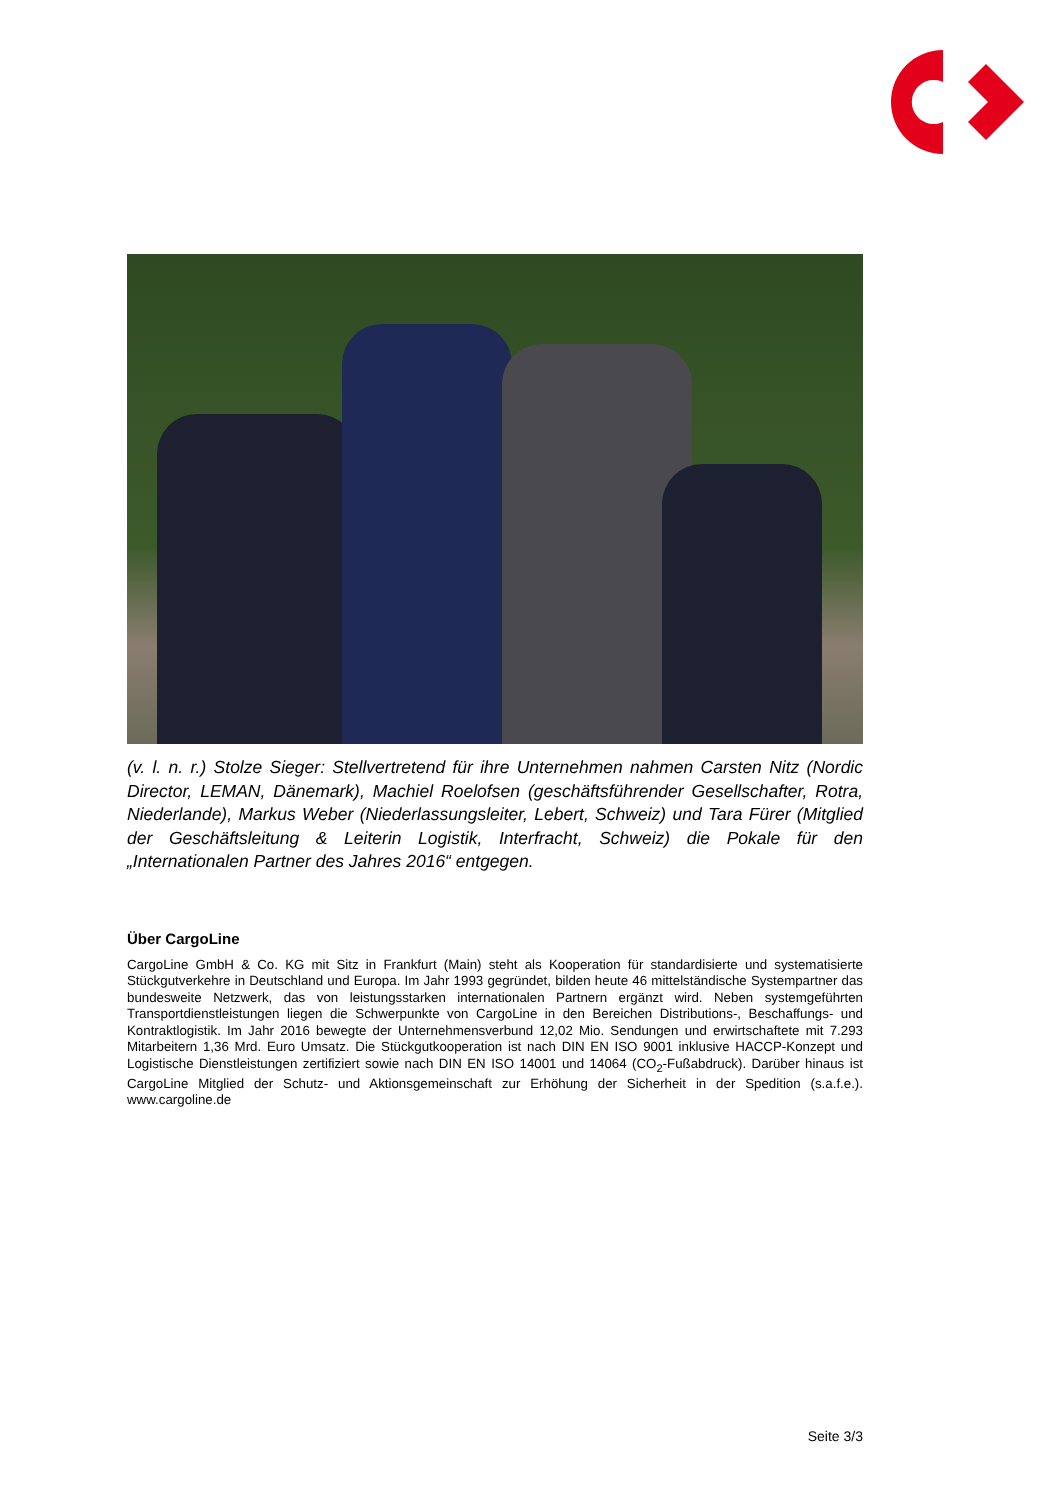(v. l. n. r.) Stolze Sieger: Stellvertretend für ihre Unternehmen nahmen Carsten Nitz (Nordic Director, LEMAN, Dänemark), Machiel Roelofsen (geschäftsführender Gesellschafter, Rotra, Niederlande), Markus Weber (Niederlassungsleiter, Lebert, Schweiz) und Tara Fürer (Mitglied der Geschäftsleitung & Leiterin Logistik, Interfracht, Schweiz) die Pokale für den „Internationalen Partner des Jahres 2016“ entgegen.
Über CargoLine
CargoLine GmbH & Co. KG mit Sitz in Frankfurt (Main) steht als Kooperation für standardisierte und systematisierte Stückgutverkehre in Deutschland und Europa. Im Jahr 1993 gegründet, bilden heute 46 mittelständische Systempartner das bundesweite Netzwerk, das von leistungsstarken internationalen Partnern ergänzt wird. Neben systemgeführten Transportdienstleistungen liegen die Schwerpunkte von CargoLine in den Bereichen Distributions-, Beschaffungs- und Kontraktlogistik. Im Jahr 2016 bewegte der Unternehmensverbund 12,02 Mio. Sendungen und erwirtschaftete mit 7.293 Mitarbeitern 1,36 Mrd. Euro Umsatz. Die Stückgutkooperation ist nach DIN EN ISO 9001 inklusive HACCP-Konzept und Logistische Dienstleistungen zertifiziert sowie nach DIN EN ISO 14001 und 14064 (CO<sub>2</sub>-Fußabdruck). Darüber hinaus ist CargoLine Mitglied der Schutz- und Aktionsgemeinschaft zur Erhöhung der Sicherheit in der Spedition (s.a.f.e.). www.cargoline.de
Seite 3/3